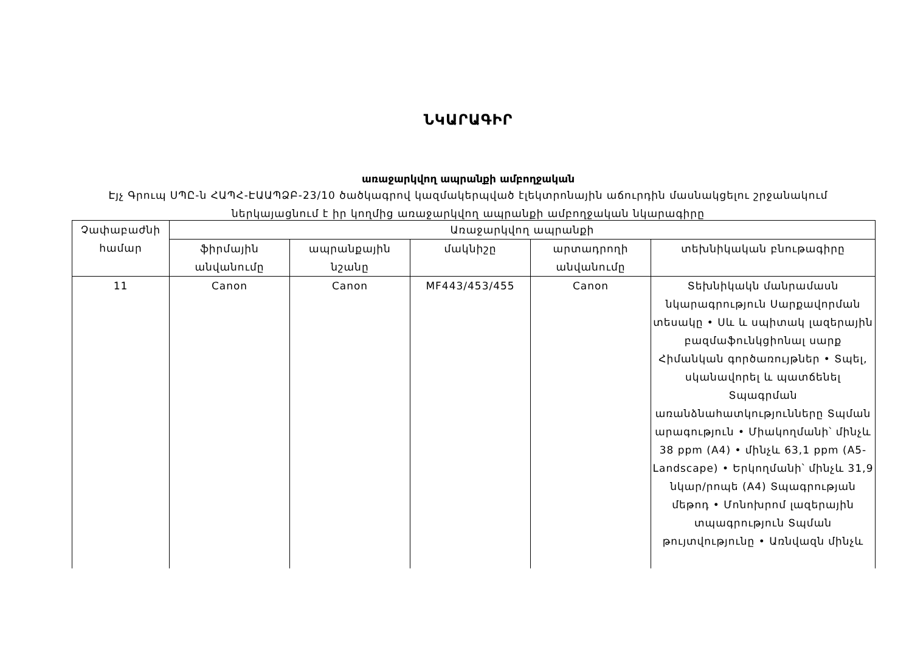ՆԿԱՐԱԳԻՐ
առաջարկվող ապրանքի ամբողջական
Էյչ Գրուպ ՍՊԸ-ն ՀԱՊՀ-ԷԱԱՊՁԲ-23/10 ծածկագրով կազմակերպված էլեկտրոնային աճուրդին մասնակցելու շրջանակում ներկայացնում է իր կողմից առաջարկվող ապրանքի ամբողջական նկարագիրը
| Չափաբաժնի համար | Առաջարկվող ապրանքի | | | | |
| --- | --- | --- | --- | --- | --- |
| | ֆիրմային անվանումը | ապրանքային նշանը | մակնիշը | արտադրողի անվանումը | տեխնիկական բնութագիրը |
| 11 | Canon | Canon | MF443/453/455 | Canon | Տեխնիկակն մանրամասն նկարագրություն Սարքավորման տեսակը • Սև և սպիտակ լազերային բազմաֆունկցիոնալ սարք Հիմանկան գործառույթներ • Տպել, սկանավորել և պատճենել Տպագրման առանձնահատկությունները Տպման արագություն • Միակողմանի՝ մինչև 38 ppm (A4) • մինչև 63,1 ppm (A5-Landscape) • Երկողմանի՝ մինչև 31,9 նկար/րոպե (A4) Տպագրության մեթոդ • Մոնոխրոմ լազերային տպագրություն Տպման թույտվությունը • Առնվազն մինչև |